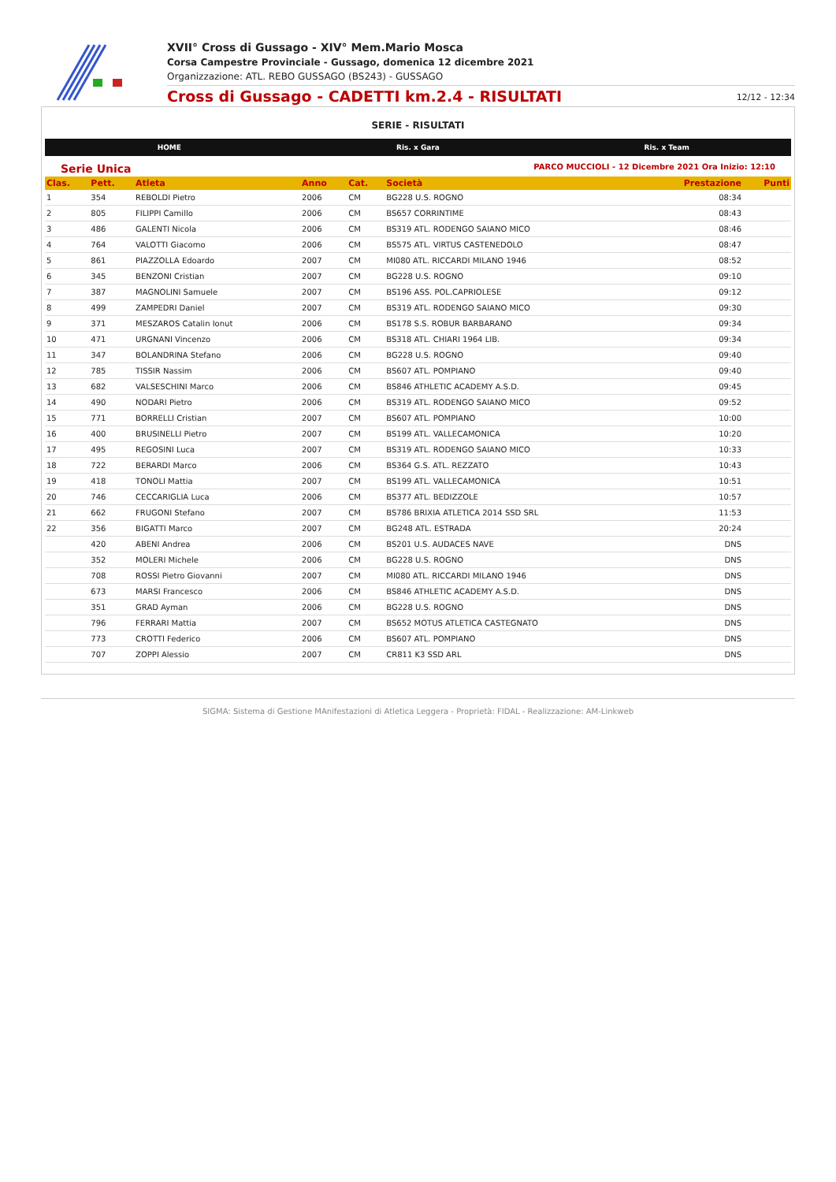XVII° Cross di Gussago - XIV° Mem.Mario Mosca
Corsa Campestre Provinciale - Gussago, domenica 12 dicembre 2021
Organizzazione: ATL. REBO GUSSAGO (BS243) - GUSSAGO
Cross di Gussago - CADETTI km.2.4 - RISULTATI 12/12 - 12:34
SERIE - RISULTATI
HOME Ris. x Gara Ris. x Team
Serie Unica PARCO MUCCIOLI - 12 Dicembre 2021 Ora Inizio: 12:10
| Clas. | Pett. | Atleta | Anno | Cat. | Società | Prestazione | Punti |
| --- | --- | --- | --- | --- | --- | --- | --- |
| 1 | 354 | REBOLDI Pietro | 2006 | CM | BG228 U.S. ROGNO | 08:34 | |
| 2 | 805 | FILIPPI Camillo | 2006 | CM | BS657 CORRINTIME | 08:43 | |
| 3 | 486 | GALENTI Nicola | 2006 | CM | BS319 ATL. RODENGO SAIANO MICO | 08:46 | |
| 4 | 764 | VALOTTI Giacomo | 2006 | CM | BS575 ATL. VIRTUS CASTENEDOLO | 08:47 | |
| 5 | 861 | PIAZZOLLA Edoardo | 2007 | CM | MI080 ATL. RICCARDI MILANO 1946 | 08:52 | |
| 6 | 345 | BENZONI Cristian | 2007 | CM | BG228 U.S. ROGNO | 09:10 | |
| 7 | 387 | MAGNOLINI Samuele | 2007 | CM | BS196 ASS. POL.CAPRIOLESE | 09:12 | |
| 8 | 499 | ZAMPEDRI Daniel | 2007 | CM | BS319 ATL. RODENGO SAIANO MICO | 09:30 | |
| 9 | 371 | MESZAROS Catalin Ionut | 2006 | CM | BS178 S.S. ROBUR BARBARANO | 09:34 | |
| 10 | 471 | URGNANI Vincenzo | 2006 | CM | BS318 ATL. CHIARI 1964 LIB. | 09:34 | |
| 11 | 347 | BOLANDRINA Stefano | 2006 | CM | BG228 U.S. ROGNO | 09:40 | |
| 12 | 785 | TISSIR Nassim | 2006 | CM | BS607 ATL. POMPIANO | 09:40 | |
| 13 | 682 | VALSESCHINI Marco | 2006 | CM | BS846 ATHLETIC ACADEMY A.S.D. | 09:45 | |
| 14 | 490 | NODARI Pietro | 2006 | CM | BS319 ATL. RODENGO SAIANO MICO | 09:52 | |
| 15 | 771 | BORRELLI Cristian | 2007 | CM | BS607 ATL. POMPIANO | 10:00 | |
| 16 | 400 | BRUSINELLI Pietro | 2007 | CM | BS199 ATL. VALLECAMONICA | 10:20 | |
| 17 | 495 | REGOSINI Luca | 2007 | CM | BS319 ATL. RODENGO SAIANO MICO | 10:33 | |
| 18 | 722 | BERARDI Marco | 2006 | CM | BS364 G.S. ATL. REZZATO | 10:43 | |
| 19 | 418 | TONOLI Mattia | 2007 | CM | BS199 ATL. VALLECAMONICA | 10:51 | |
| 20 | 746 | CECCARIGLIA Luca | 2006 | CM | BS377 ATL. BEDIZZOLE | 10:57 | |
| 21 | 662 | FRUGONI Stefano | 2007 | CM | BS786 BRIXIA ATLETICA 2014 SSD SRL | 11:53 | |
| 22 | 356 | BIGATTI Marco | 2007 | CM | BG248 ATL. ESTRADA | 20:24 | |
| | 420 | ABENI Andrea | 2006 | CM | BS201 U.S. AUDACES NAVE | DNS | |
| | 352 | MOLERI Michele | 2006 | CM | BG228 U.S. ROGNO | DNS | |
| | 708 | ROSSI Pietro Giovanni | 2007 | CM | MI080 ATL. RICCARDI MILANO 1946 | DNS | |
| | 673 | MARSI Francesco | 2006 | CM | BS846 ATHLETIC ACADEMY A.S.D. | DNS | |
| | 351 | GRAD Ayman | 2006 | CM | BG228 U.S. ROGNO | DNS | |
| | 796 | FERRARI Mattia | 2007 | CM | BS652 MOTUS ATLETICA CASTEGNATO | DNS | |
| | 773 | CROTTI Federico | 2006 | CM | BS607 ATL. POMPIANO | DNS | |
| | 707 | ZOPPI Alessio | 2007 | CM | CR811 K3 SSD ARL | DNS | |
SIGMA: Sistema di Gestione MAnifestazioni di Atletica Leggera - Proprietà: FIDAL - Realizzazione: AM-Linkweb